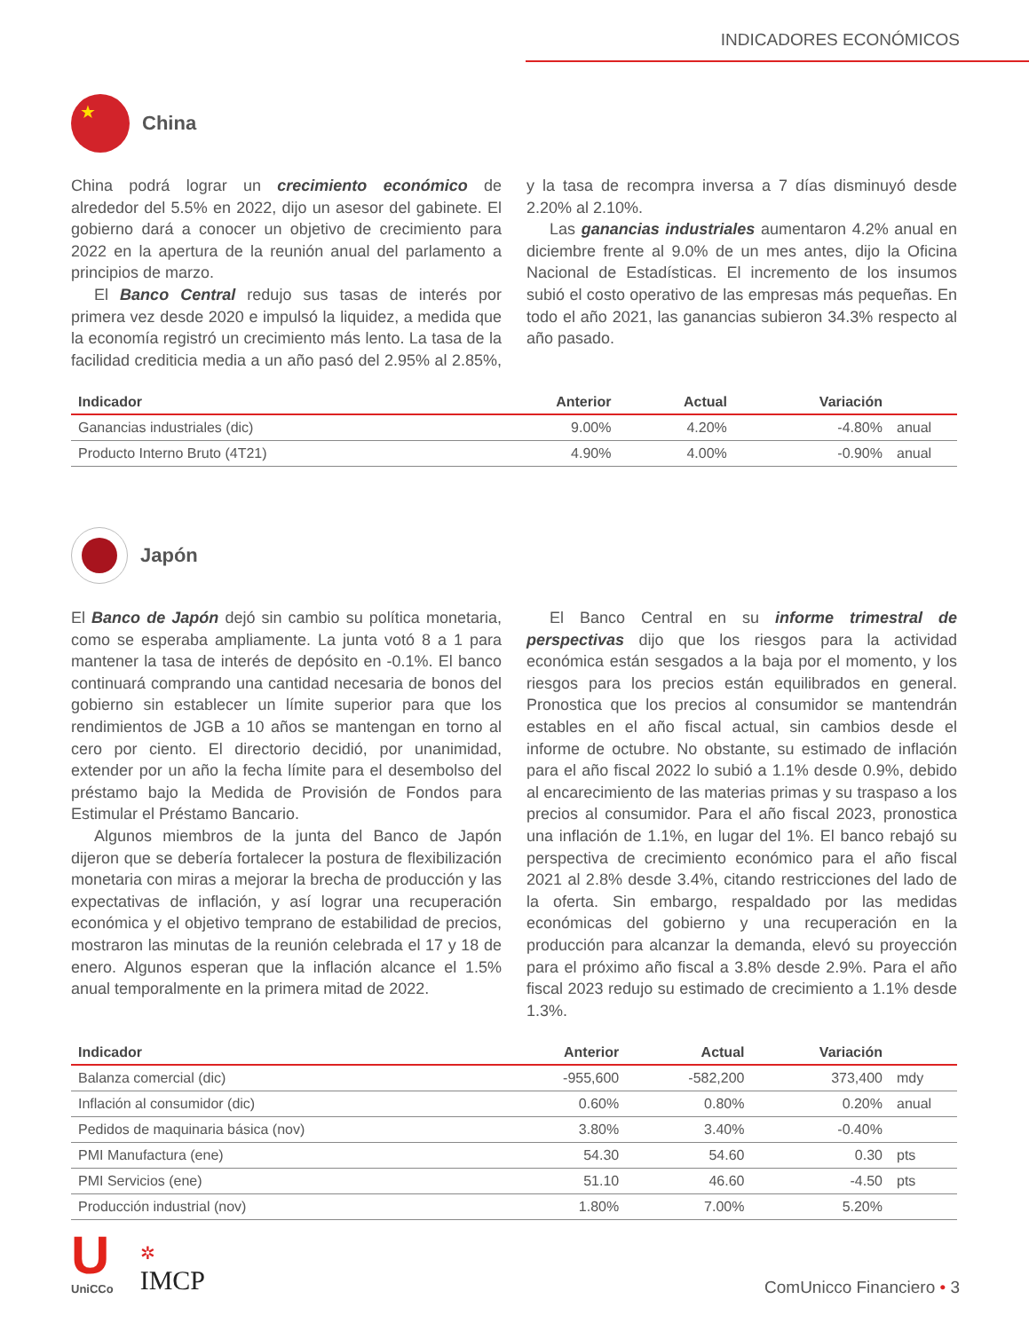INDICADORES ECONÓMICOS
★
China
China podrá lograr un crecimiento económico de alrededor del 5.5% en 2022, dijo un asesor del gabinete. El gobierno dará a conocer un objetivo de crecimiento para 2022 en la apertura de la reunión anual del parlamento a principios de marzo.
El Banco Central redujo sus tasas de interés por primera vez desde 2020 e impulsó la liquidez, a medida que la economía registró un crecimiento más lento. La tasa de la facilidad crediticia media a un año pasó del 2.95% al 2.85%, y la tasa de recompra inversa a 7 días disminuyó desde 2.20% al 2.10%.
Las ganancias industriales aumentaron 4.2% anual en diciembre frente al 9.0% de un mes antes, dijo la Oficina Nacional de Estadísticas. El incremento de los insumos subió el costo operativo de las empresas más pequeñas. En todo el año 2021, las ganancias subieron 34.3% respecto al año pasado.
| Indicador | Anterior | Actual | Variación | |
| --- | --- | --- | --- | --- |
| Ganancias industriales (dic) | 9.00% | 4.20% | -4.80% | anual |
| Producto Interno Bruto (4T21) | 4.90% | 4.00% | -0.90% | anual |
Japón
El Banco de Japón dejó sin cambio su política monetaria, como se esperaba ampliamente. La junta votó 8 a 1 para mantener la tasa de interés de depósito en -0.1%. El banco continuará comprando una cantidad necesaria de bonos del gobierno sin establecer un límite superior para que los rendimientos de JGB a 10 años se mantengan en torno al cero por ciento. El directorio decidió, por unanimidad, extender por un año la fecha límite para el desembolso del préstamo bajo la Medida de Provisión de Fondos para Estimular el Préstamo Bancario.
Algunos miembros de la junta del Banco de Japón dijeron que se debería fortalecer la postura de flexibilización monetaria con miras a mejorar la brecha de producción y las expectativas de inflación, y así lograr una recuperación económica y el objetivo temprano de estabilidad de precios, mostraron las minutas de la reunión celebrada el 17 y 18 de enero. Algunos esperan que la inflación alcance el 1.5% anual temporalmente en la primera mitad de 2022.
El Banco Central en su informe trimestral de perspectivas dijo que los riesgos para la actividad económica están sesgados a la baja por el momento, y los riesgos para los precios están equilibrados en general. Pronostica que los precios al consumidor se mantendrán estables en el año fiscal actual, sin cambios desde el informe de octubre. No obstante, su estimado de inflación para el año fiscal 2022 lo subió a 1.1% desde 0.9%, debido al encarecimiento de las materias primas y su traspaso a los precios al consumidor. Para el año fiscal 2023, pronostica una inflación de 1.1%, en lugar del 1%. El banco rebajó su perspectiva de crecimiento económico para el año fiscal 2021 al 2.8% desde 3.4%, citando restricciones del lado de la oferta. Sin embargo, respaldado por las medidas económicas del gobierno y una recuperación en la producción para alcanzar la demanda, elevó su proyección para el próximo año fiscal a 3.8% desde 2.9%. Para el año fiscal 2023 redujo su estimado de crecimiento a 1.1% desde 1.3%.
| Indicador | Anterior | Actual | Variación | |
| --- | --- | --- | --- | --- |
| Balanza comercial (dic) | -955,600 | -582,200 | 373,400 | mdy |
| Inflación al consumidor (dic) | 0.60% | 0.80% | 0.20% | anual |
| Pedidos de maquinaria básica (nov) | 3.80% | 3.40% | -0.40% | |
| PMI Manufactura (ene) | 54.30 | 54.60 | 0.30 | pts |
| PMI Servicios (ene) | 51.10 | 46.60 | -4.50 | pts |
| Producción industrial (nov) | 1.80% | 7.00% | 5.20% | |
U
UniCCo
✲
IMCP
ComUnicco Financiero • 3